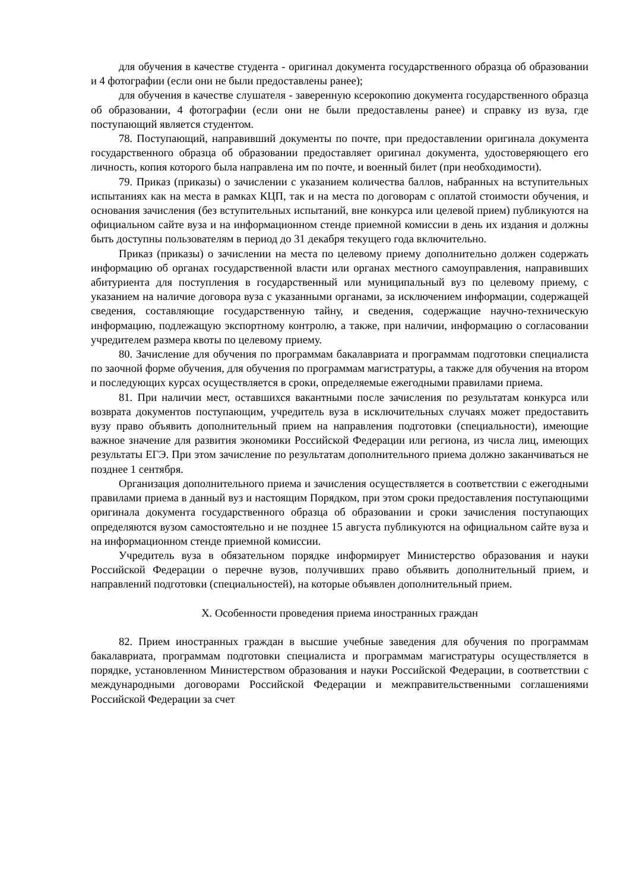для обучения в качестве студента - оригинал документа государственного образца об образовании и 4 фотографии (если они не были предоставлены ранее);
для обучения в качестве слушателя - заверенную ксерокопию документа государственного образца об образовании, 4 фотографии (если они не были предоставлены ранее) и справку из вуза, где поступающий является студентом.
78. Поступающий, направивший документы по почте, при предоставлении оригинала документа государственного образца об образовании предоставляет оригинал документа, удостоверяющего его личность, копия которого была направлена им по почте, и военный билет (при необходимости).
79. Приказ (приказы) о зачислении с указанием количества баллов, набранных на вступительных испытаниях как на места в рамках КЦП, так и на места по договорам с оплатой стоимости обучения, и основания зачисления (без вступительных испытаний, вне конкурса или целевой прием) публикуются на официальном сайте вуза и на информационном стенде приемной комиссии в день их издания и должны быть доступны пользователям в период до 31 декабря текущего года включительно.
Приказ (приказы) о зачислении на места по целевому приему дополнительно должен содержать информацию об органах государственной власти или органах местного самоуправления, направивших абитуриента для поступления в государственный или муниципальный вуз по целевому приему, с указанием на наличие договора вуза с указанными органами, за исключением информации, содержащей сведения, составляющие государственную тайну, и сведения, содержащие научно-техническую информацию, подлежащую экспортному контролю, а также, при наличии, информацию о согласовании учредителем размера квоты по целевому приему.
80. Зачисление для обучения по программам бакалавриата и программам подготовки специалиста по заочной форме обучения, для обучения по программам магистратуры, а также для обучения на втором и последующих курсах осуществляется в сроки, определяемые ежегодными правилами приема.
81. При наличии мест, оставшихся вакантными после зачисления по результатам конкурса или возврата документов поступающим, учредитель вуза в исключительных случаях может предоставить вузу право объявить дополнительный прием на направления подготовки (специальности), имеющие важное значение для развития экономики Российской Федерации или региона, из числа лиц, имеющих результаты ЕГЭ. При этом зачисление по результатам дополнительного приема должно заканчиваться не позднее 1 сентября.
Организация дополнительного приема и зачисления осуществляется в соответствии с ежегодными правилами приема в данный вуз и настоящим Порядком, при этом сроки предоставления поступающими оригинала документа государственного образца об образовании и сроки зачисления поступающих определяются вузом самостоятельно и не позднее 15 августа публикуются на официальном сайте вуза и на информационном стенде приемной комиссии.
Учредитель вуза в обязательном порядке информирует Министерство образования и науки Российской Федерации о перечне вузов, получивших право объявить дополнительный прием, и направлений подготовки (специальностей), на которые объявлен дополнительный прием.
X. Особенности проведения приема иностранных граждан
82. Прием иностранных граждан в высшие учебные заведения для обучения по программам бакалавриата, программам подготовки специалиста и программам магистратуры осуществляется в порядке, установленном Министерством образования и науки Российской Федерации, в соответствии с международными договорами Российской Федерации и межправительственными соглашениями Российской Федерации за счет